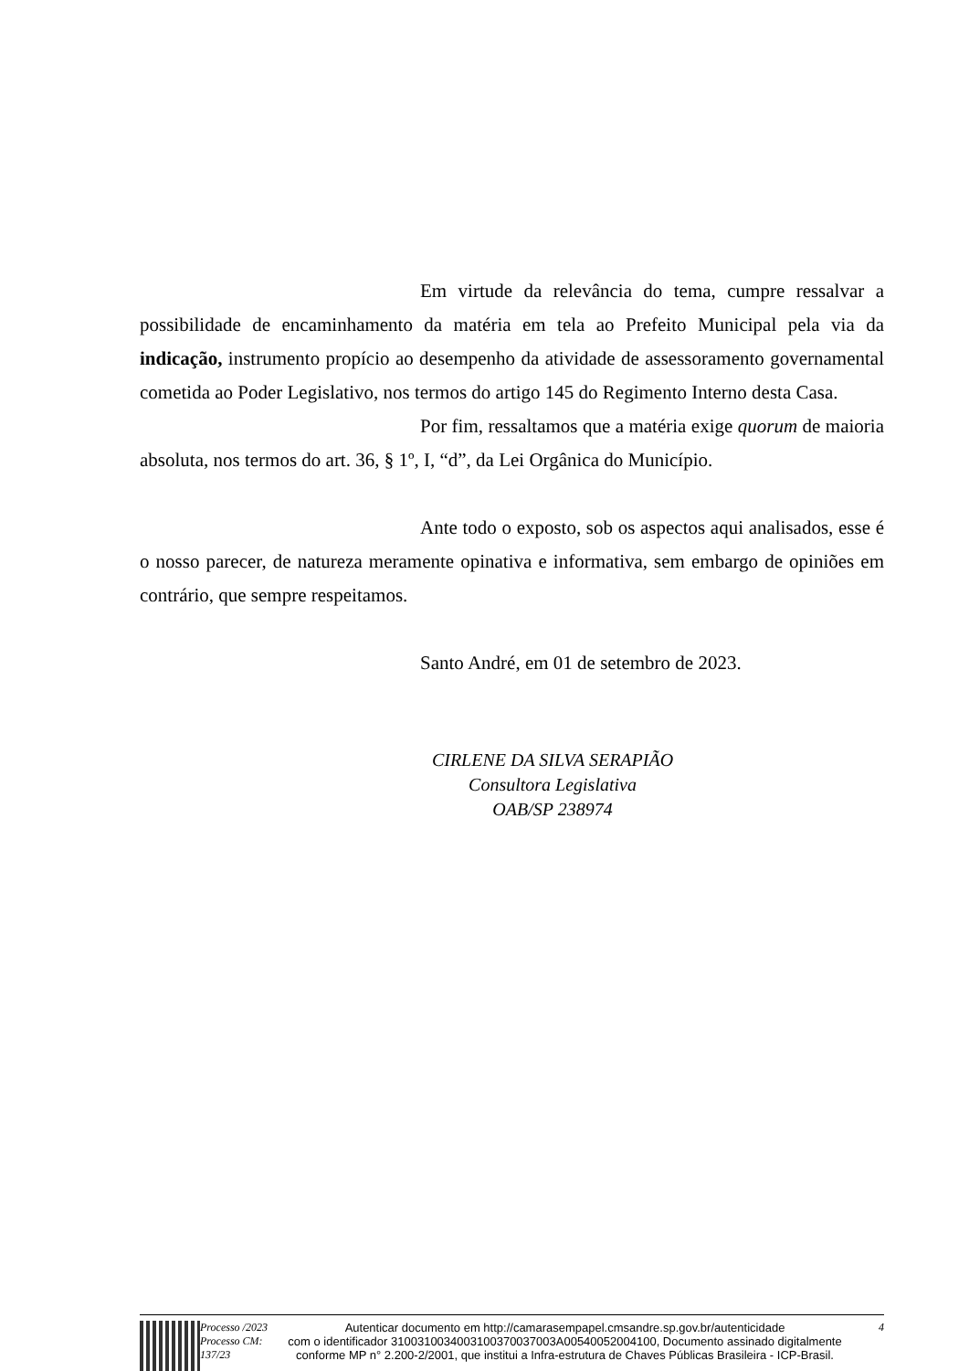Em virtude da relevância do tema, cumpre ressalvar a possibilidade de encaminhamento da matéria em tela ao Prefeito Municipal pela via da indicação, instrumento propício ao desempenho da atividade de assessoramento governamental cometida ao Poder Legislativo, nos termos do artigo 145 do Regimento Interno desta Casa.
Por fim, ressaltamos que a matéria exige quorum de maioria absoluta, nos termos do art. 36, § 1º, I, “d”, da Lei Orgânica do Município.
Ante todo o exposto, sob os aspectos aqui analisados, esse é o nosso parecer, de natureza meramente opinativa e informativa, sem embargo de opiniões em contrário, que sempre respeitamos.
Santo André, em 01 de setembro de 2023.
CIRLENE DA SILVA SERAPIÃO
Consultora Legislativa
OAB/SP 238974
Processo /2023
Processo CM: 137/23
Autenticar documento em http://camarasempapel.cmsandre.sp.gov.br/autenticidade
com o identificador 3100310034003100370037003A00540052004100, Documento assinado digitalmente conforme MP n° 2.200-2/2001, que institui a Infra-estrutura de Chaves Públicas Brasileira - ICP-Brasil.
4